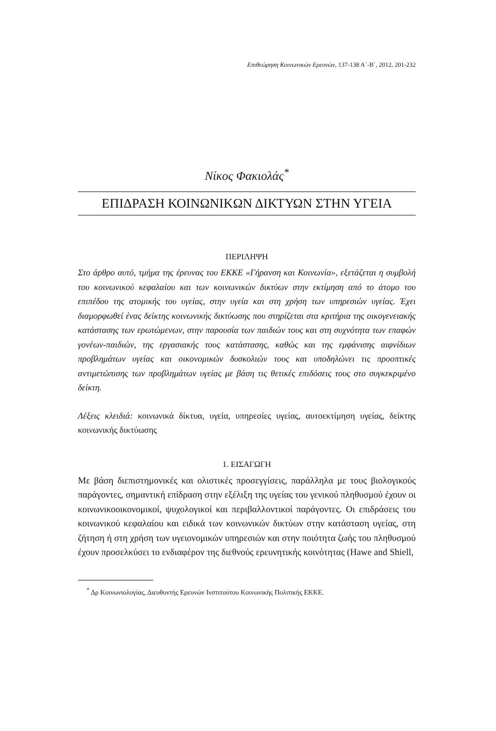Επιθεώρηση Κοινωνικών Ερευνών, 137-138 Α΄-Β΄, 2012, 201-232
Νίκος Φακιολάς<sup>*</sup>
ΕΠΙΔΡΑΣΗ ΚΟΙΝΩΝΙΚΩΝ ΔΙΚΤΥΩΝ ΣΤΗΝ ΥΓΕΙΑ
ΠΕΡΙΛΗΨΗ
Στο άρθρο αυτό, τμήμα της έρευνας του ΕΚΚΕ «Γήρανση και Κοινωνία», εξετάζεται η συμβολή του κοινωνικού κεφαλαίου και των κοινωνικών δικτύων στην εκτίμηση από το άτομο του επιπέδου της ατομικής του υγείας, στην υγεία και στη χρήση των υπηρεσιών υγείας. Έχει διαμορφωθεί ένας δείκτης κοινωνικής δικτύωσης που στηρίζεται στα κριτήρια της οικογενειακής κατάστασης των ερωτώμενων, στην παρουσία των παιδιών τους και στη συχνότητα των επαφών γονέων-παιδιών, της εργασιακής τους κατάστασης, καθώς και της εμφάνισης αιφνίδιων προβλημάτων υγείας και οικονομικών δυσκολιών τους και υποδηλώνει τις προοπτικές αντιμετώπισης των προβλημάτων υγείας με βάση τις θετικές επιδόσεις τους στο συγκεκριμένο δείκτη.
Λέξεις κλειδιά: κοινωνικά δίκτυα, υγεία, υπηρεσίες υγείας, αυτοεκτίμηση υγείας, δείκτης κοινωνικής δικτύωσης
1. ΕΙΣΑΓΩΓΗ
Με βάση διεπιστημονικές και ολιστικές προσεγγίσεις, παράλληλα με τους βιολογικούς παράγοντες, σημαντική επίδραση στην εξέλιξη της υγείας του γενικού πληθυσμού έχουν οι κοινωνικοοικονομικοί, ψυχολογικοί και περιβαλλοντικοί παράγοντες. Οι επιδράσεις του κοινωνικού κεφαλαίου και ειδικά των κοινωνικών δικτύων στην κατάσταση υγείας, στη ζήτηση ή στη χρήση των υγειονομικών υπηρεσιών και στην ποιότητα ζωής του πληθυσμού έχουν προσελκύσει το ενδιαφέρον της διεθνούς ερευνητικής κοινότητας (Hawe and Shiell,
<sup>*</sup> Δρ Κοινωνιολογίας, Διευθυντής Ερευνών Ινστιτούτου Κοινωνικής Πολιτικής ΕΚΚΕ.